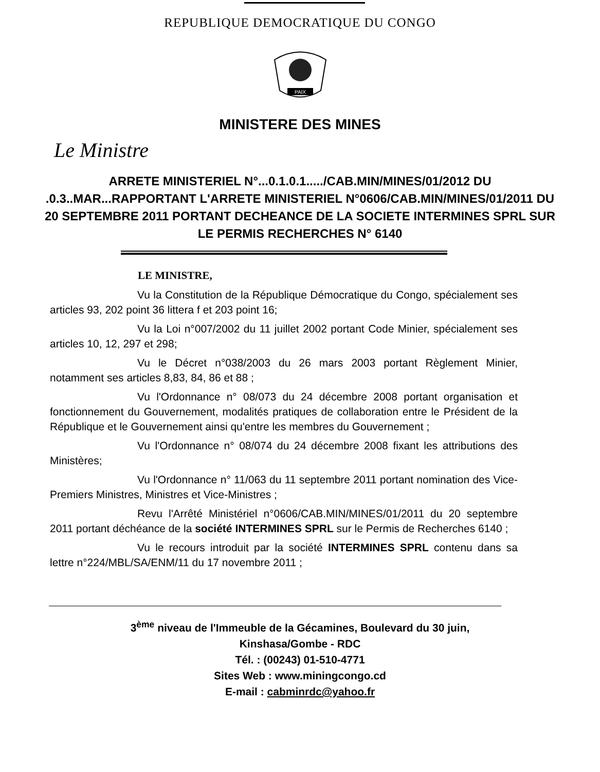REPUBLIQUE DEMOCRATIQUE DU CONGO
PAIX
MINISTERE DES MINES
Le Ministre
ARRETE MINISTERIEL N°...0.1.0.1...../CAB.MIN/MINES/01/2012 DU .0.3..MAR...RAPPORTANT L'ARRETE MINISTERIEL N°0606/CAB.MIN/MINES/01/2011 DU 20 SEPTEMBRE 2011 PORTANT DECHEANCE DE LA SOCIETE INTERMINES SPRL SUR LE PERMIS RECHERCHES N° 6140
LE MINISTRE,
Vu la Constitution de la République Démocratique du Congo, spécialement ses articles 93, 202 point 36 littera f et 203 point 16;
Vu la Loi n°007/2002 du 11 juillet 2002 portant Code Minier, spécialement ses articles 10, 12, 297 et 298;
Vu le Décret n°038/2003 du 26 mars 2003 portant Règlement Minier, notamment ses articles 8,83, 84, 86 et 88 ;
Vu l'Ordonnance n° 08/073 du 24 décembre 2008 portant organisation et fonctionnement du Gouvernement, modalités pratiques de collaboration entre le Président de la République et le Gouvernement ainsi qu'entre les membres du Gouvernement ;
Vu l'Ordonnance n° 08/074 du 24 décembre 2008 fixant les attributions des Ministères;
Vu l'Ordonnance n° 11/063 du 11 septembre 2011 portant nomination des Vice-Premiers Ministres, Ministres et Vice-Ministres ;
Revu l'Arrêté Ministériel n°0606/CAB.MIN/MINES/01/2011 du 20 septembre 2011 portant déchéance de la société INTERMINES SPRL sur le Permis de Recherches 6140 ;
Vu le recours introduit par la société INTERMINES SPRL contenu dans sa lettre n°224/MBL/SA/ENM/11 du 17 novembre 2011 ;
3<sup>ème</sup> niveau de l'Immeuble de la Gécamines, Boulevard du 30 juin,
Kinshasa/Gombe - RDC
Tél. : (00243) 01-510-4771
Sites Web : www.miningcongo.cd
E-mail : cabminrdc@yahoo.fr